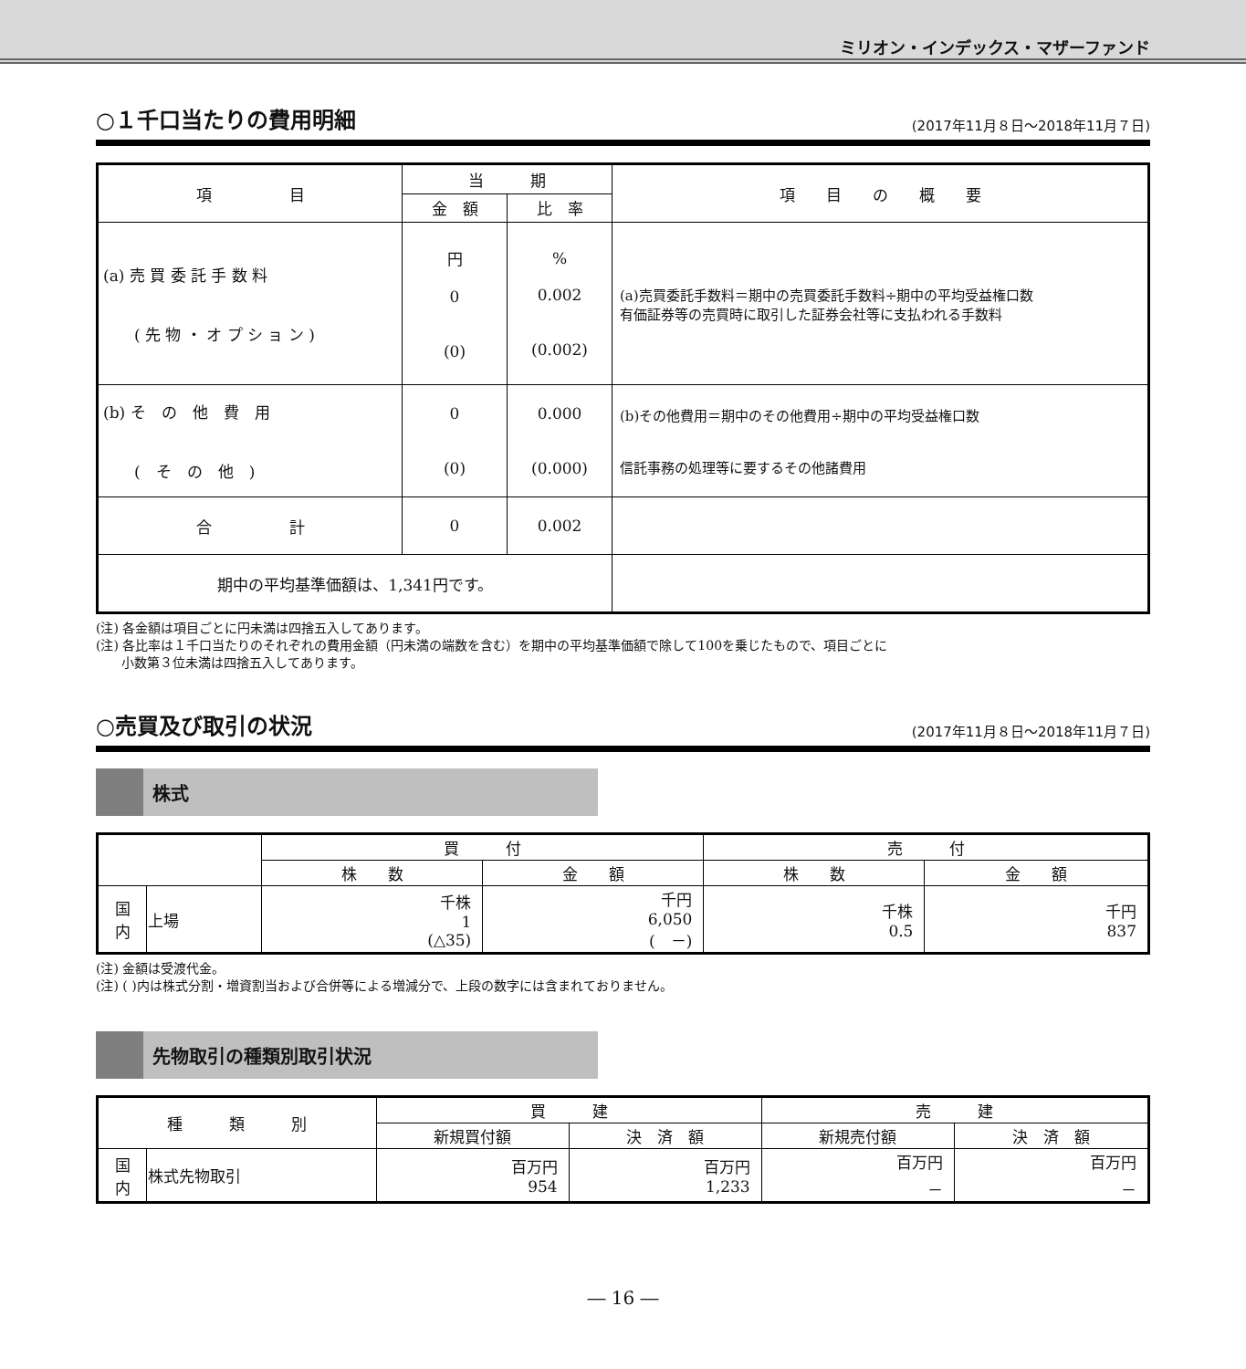ミリオン・インデックス・マザーファンド
○１千口当たりの費用明細
(2017年11月８日～2018年11月７日)
| 項 目 | 当 期 | | 項 目 の 概 要 |
| --- | --- | --- | --- |
| | 金 額 | 比 率 | |
| (a) 売 買 委 託 手 数 料 ( 先 物 ・ オ プ シ ョ ン ) | 円 0 (0) | % 0.002 (0.002) | (a)売買委託手数料＝期中の売買委託手数料÷期中の平均受益権口数 有価証券等の売買時に取引した証券会社等に支払われる手数料 |
| (b) そ の 他 費 用 ( そ の 他 ) | 0 (0) | 0.000 (0.000) | (b)その他費用＝期中のその他費用÷期中の平均受益権口数 信託事務の処理等に要するその他諸費用 |
| 合 計 | 0 | 0.002 | |
| 期中の平均基準価額は、1,341円です。 | | | |
(注) 各金額は項目ごとに円未満は四捨五入してあります。
(注) 各比率は１千口当たりのそれぞれの費用金額（円未満の端数を含む）を期中の平均基準価額で除して100を乗じたもので、項目ごとに
　　小数第３位未満は四捨五入してあります。
○売買及び取引の状況
(2017年11月８日～2018年11月７日)
株式
| | | 買 付 | | 売 付 | |
| --- | --- | --- | --- | --- | --- |
| | | 株 数 | 金 額 | 株 数 | 金 額 |
| 国 内 | 上場 | 千株 1 (△35) | 千円 6,050 ( －) | 千株 0.5 | 千円 837 |
(注) 金額は受渡代金。
(注) ( )内は株式分割・増資割当および合併等による増減分で、上段の数字には含まれておりません。
先物取引の種類別取引状況
| 種 類 別 | | 買 建 | | 売 建 | |
| --- | --- | --- | --- | --- | --- |
| | | 新規買付額 | 決 済 額 | 新規売付額 | 決 済 額 |
| 国 内 | 株式先物取引 | 百万円 954 | 百万円 1,233 | 百万円 － | 百万円 － |
― 16 ―